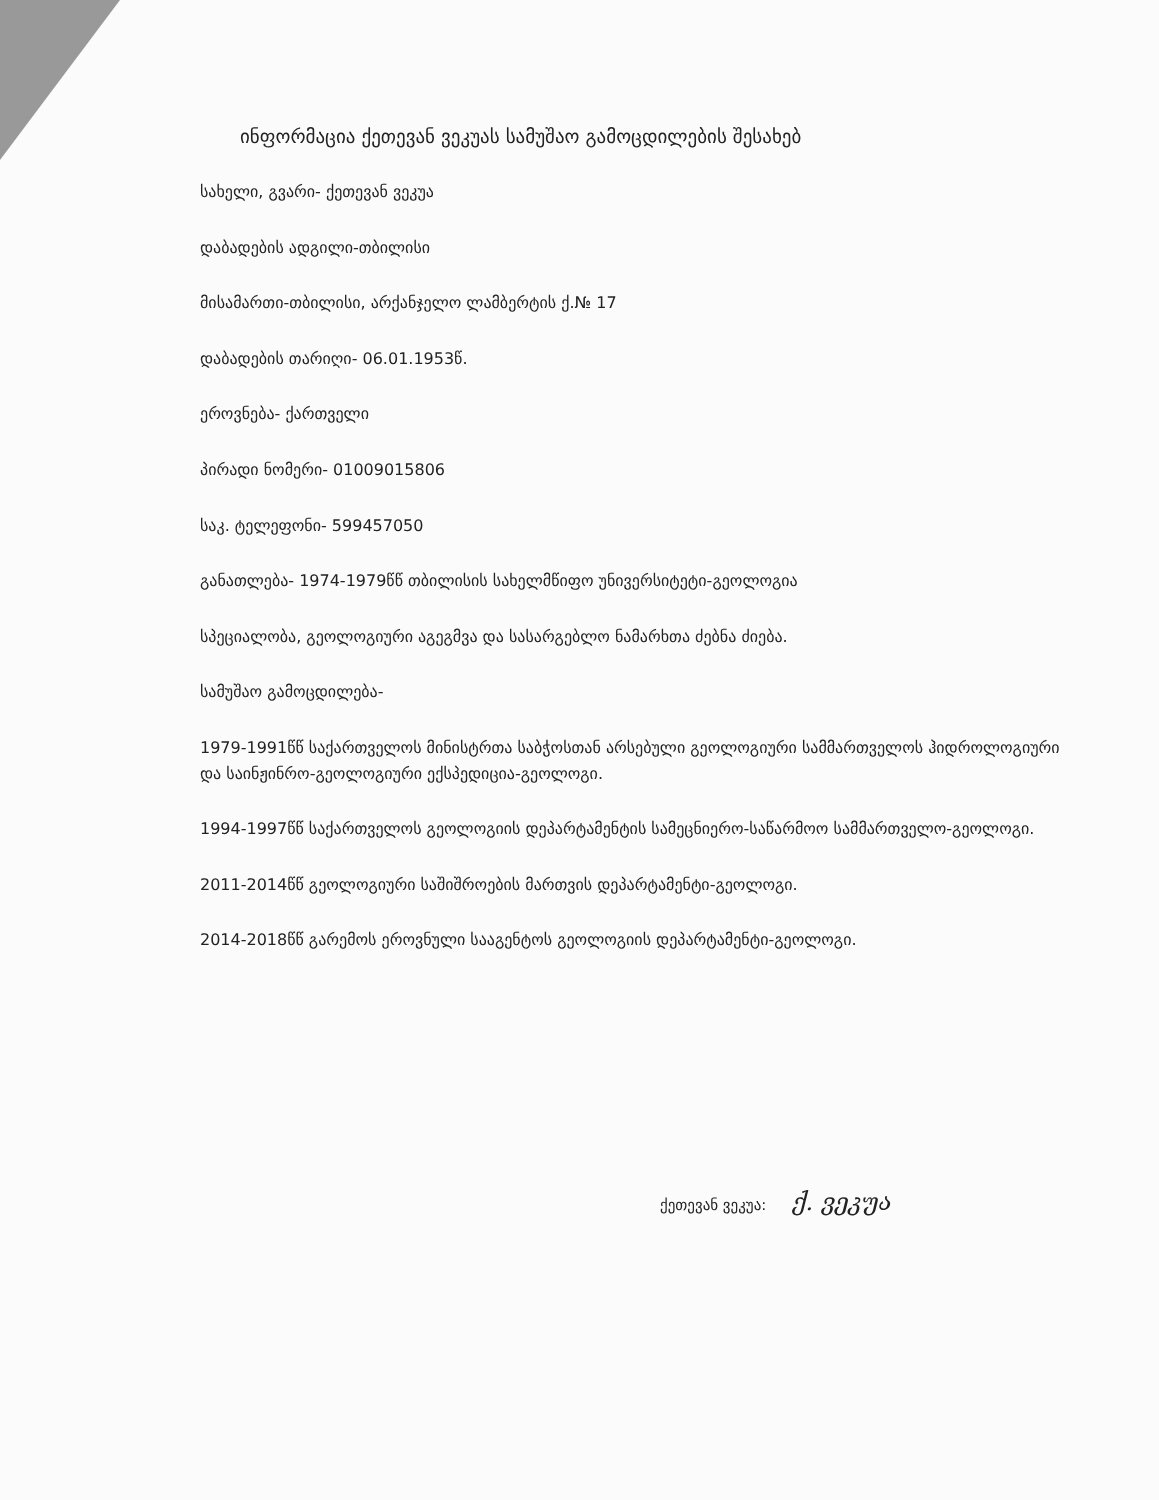ინფორმაცია ქეთევან ვეკუას სამუშაო გამოცდილების შესახებ
სახელი, გვარი- ქეთევან ვეკუა
დაბადების ადგილი-თბილისი
მისამართი-თბილისი, არქანჯელო ლამბერტის ქ.№ 17
დაბადების თარიღი- 06.01.1953წ.
ეროვნება- ქართველი
პირადი ნომერი- 01009015806
საკ. ტელეფონი- 599457050
განათლება- 1974-1979წწ თბილისის სახელმწიფო უნივერსიტეტი-გეოლოგია
სპეციალობა, გეოლოგიური აგეგმვა და სასარგებლო ნამარხთა ძებნა ძიება.
სამუშაო გამოცდილება-
1979-1991წწ საქართველოს მინისტრთა საბჭოსთან არსებული გეოლოგიური სამმართველოს ჰიდროლოგიური და საინჟინრო-გეოლოგიური ექსპედიცია-გეოლოგი.
1994-1997წწ საქართველოს გეოლოგიის დეპარტამენტის სამეცნიერო-საწარმოო სამმართველო-გეოლოგი.
2011-2014წწ გეოლოგიური საშიშროების მართვის დეპარტამენტი-გეოლოგი.
2014-2018წწ გარემოს ეროვნული სააგენტოს გეოლოგიის დეპარტამენტი-გეოლოგი.
ქეთევან ვეკუა: ქ. ვეკუა